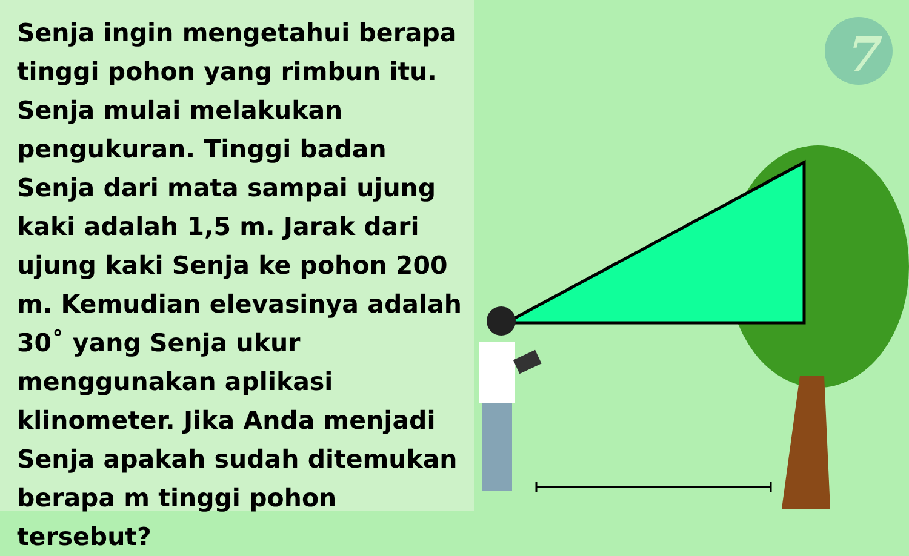Senja ingin mengetahui berapa tinggi pohon yang rimbun itu. Senja mulai melakukan pengukuran. Tinggi badan Senja dari mata sampai ujung kaki adalah 1,5 m. Jarak dari ujung kaki Senja ke pohon 200 m. Kemudian elevasinya adalah 30˚ yang Senja ukur menggunakan aplikasi klinometer. Jika Anda menjadi Senja apakah sudah ditemukan berapa m tinggi pohon tersebut?
7